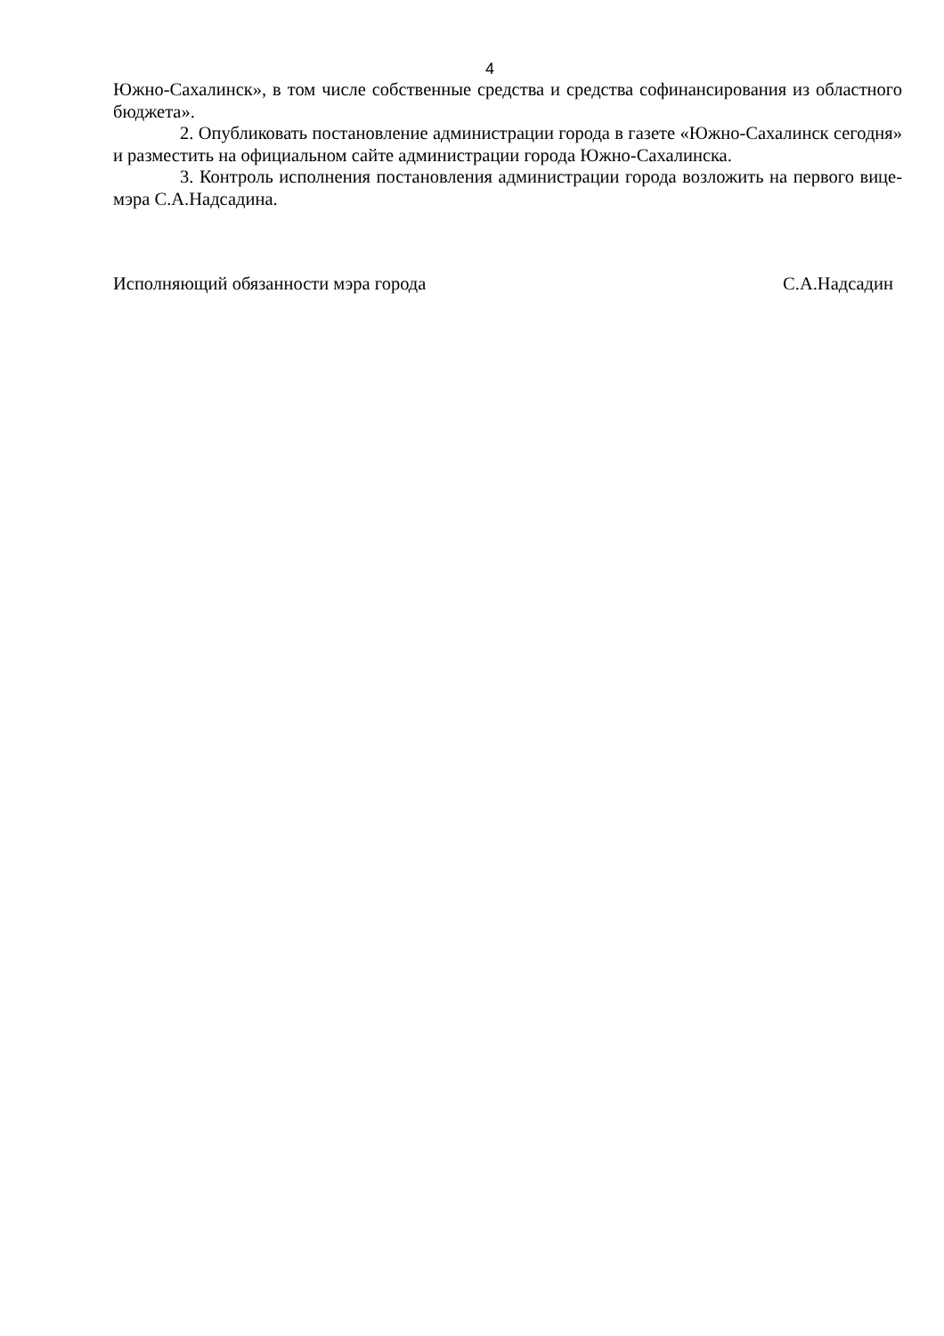4
Южно-Сахалинск», в том числе собственные средства и средства софинансирования из областного бюджета».
2. Опубликовать постановление администрации города в газете «Южно-Сахалинск сегодня» и разместить на официальном сайте администрации города Южно-Сахалинска.
3. Контроль исполнения постановления администрации города возложить на первого вице-мэра С.А.Надсадина.
Исполняющий обязанности мэра города С.А.Надсадин